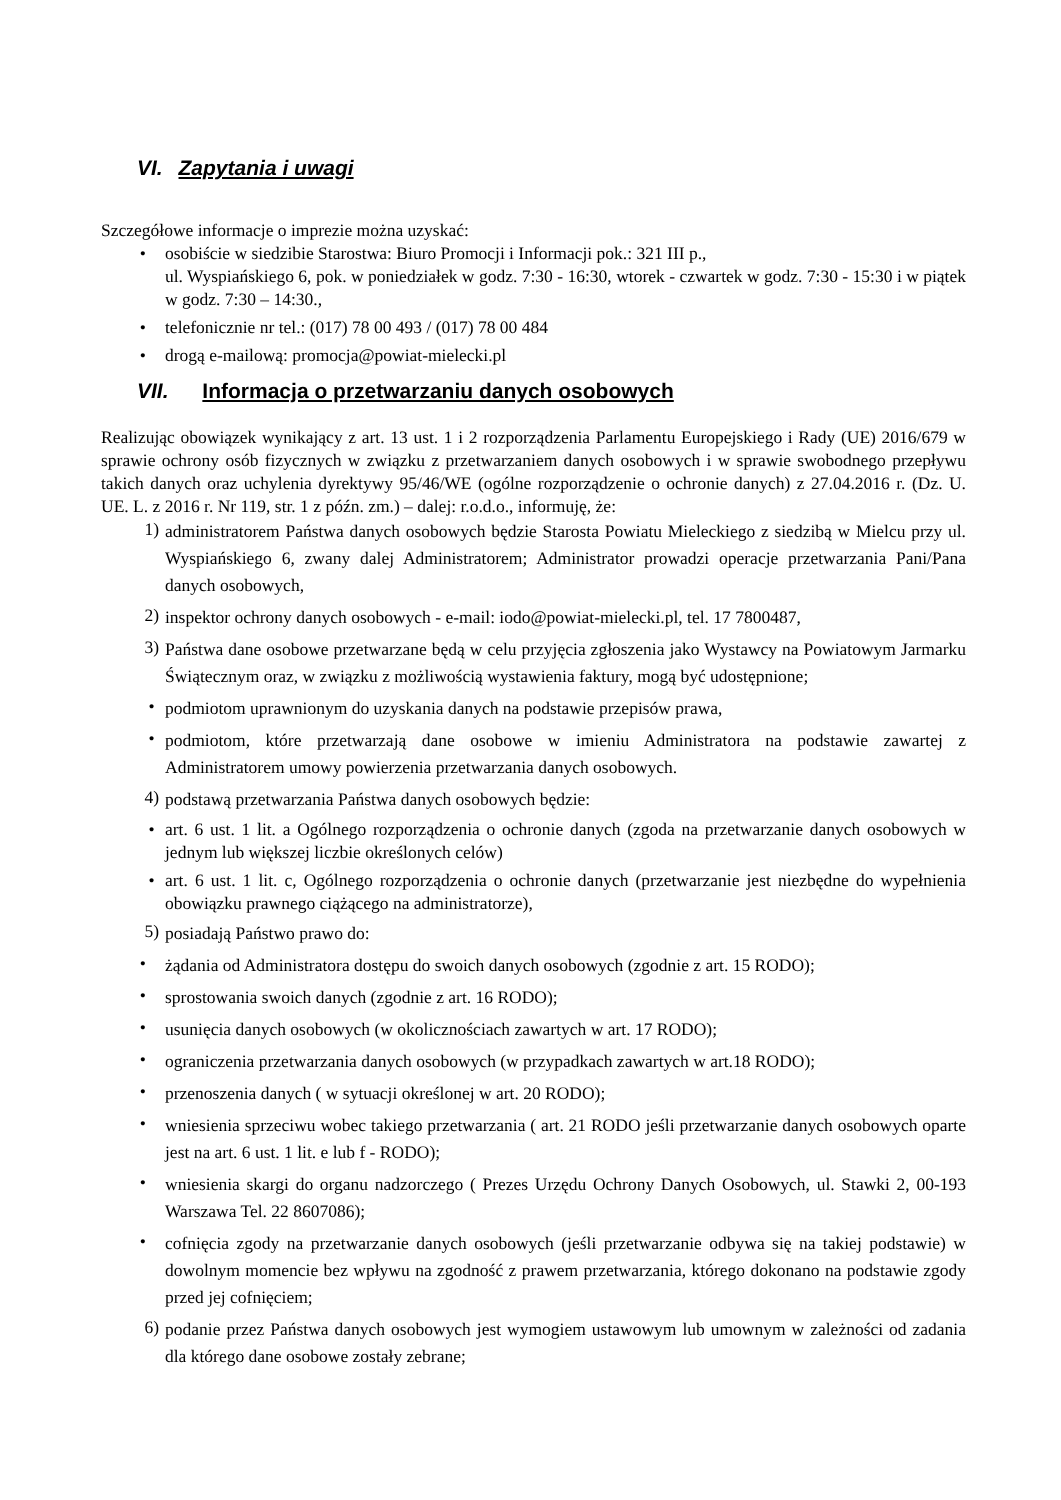VI. Zapytania i uwagi
Szczegółowe informacje o imprezie można uzyskać:
• osobiście w siedzibie Starostwa: Biuro Promocji i Informacji pok.: 321 III p.,
ul. Wyspiańskiego 6, pok. w poniedziałek w godz. 7:30 - 16:30, wtorek - czwartek w godz. 7:30 - 15:30 i w piątek w godz. 7:30 – 14:30.,
• telefonicznie nr tel.: (017) 78 00 493 / (017) 78 00 484
• drogą e-mailową: promocja@powiat-mielecki.pl
VII. Informacja o przetwarzaniu danych osobowych
Realizując obowiązek wynikający z art. 13 ust. 1 i 2 rozporządzenia Parlamentu Europejskiego i Rady (UE) 2016/679 w sprawie ochrony osób fizycznych w związku z przetwarzaniem danych osobowych i w sprawie swobodnego przepływu takich danych oraz uchylenia dyrektywy 95/46/WE (ogólne rozporządzenie o ochronie danych) z 27.04.2016 r. (Dz. U. UE. L. z 2016 r. Nr 119, str. 1 z późn. zm.) – dalej: r.o.d.o., informuję, że:
1) administratorem Państwa danych osobowych będzie Starosta Powiatu Mieleckiego z siedzibą w Mielcu przy ul. Wyspiańskiego 6, zwany dalej Administratorem; Administrator prowadzi operacje przetwarzania Pani/Pana danych osobowych,
2) inspektor ochrony danych osobowych - e-mail: iodo@powiat-mielecki.pl, tel. 17 7800487,
3) Państwa dane osobowe przetwarzane będą w celu przyjęcia zgłoszenia jako Wystawcy na Powiatowym Jarmarku Świątecznym oraz, w związku z możliwością wystawienia faktury, mogą być udostępnione;
• podmiotom uprawnionym do uzyskania danych na podstawie przepisów prawa,
• podmiotom, które przetwarzają dane osobowe w imieniu Administratora na podstawie zawartej z Administratorem umowy powierzenia przetwarzania danych osobowych.
4) podstawą przetwarzania Państwa danych osobowych będzie:
• art. 6 ust. 1 lit. a Ogólnego rozporządzenia o ochronie danych (zgoda na przetwarzanie danych osobowych w jednym lub większej liczbie określonych celów)
• art. 6 ust. 1 lit. c, Ogólnego rozporządzenia o ochronie danych (przetwarzanie jest niezbędne do wypełnienia obowiązku prawnego ciążącego na administratorze),
5) posiadają Państwo prawo do:
• żądania od Administratora dostępu do swoich danych osobowych (zgodnie z art. 15 RODO);
• sprostowania swoich danych (zgodnie z art. 16 RODO);
• usunięcia danych osobowych (w okolicznościach zawartych w art. 17 RODO);
• ograniczenia przetwarzania danych osobowych (w przypadkach zawartych w art.18 RODO);
• przenoszenia danych ( w sytuacji określonej w art. 20 RODO);
• wniesienia sprzeciwu wobec takiego przetwarzania ( art. 21 RODO jeśli przetwarzanie danych osobowych oparte jest na art. 6 ust. 1 lit. e lub f - RODO);
• wniesienia skargi do organu nadzorczego ( Prezes Urzędu Ochrony Danych Osobowych, ul. Stawki 2, 00-193 Warszawa Tel. 22 8607086);
• cofnięcia zgody na przetwarzanie danych osobowych (jeśli przetwarzanie odbywa się na takiej podstawie) w dowolnym momencie bez wpływu na zgodność z prawem przetwarzania, którego dokonano na podstawie zgody przed jej cofnięciem;
6) podanie przez Państwa danych osobowych jest wymogiem ustawowym lub umownym w zależności od zadania dla którego dane osobowe zostały zebrane;